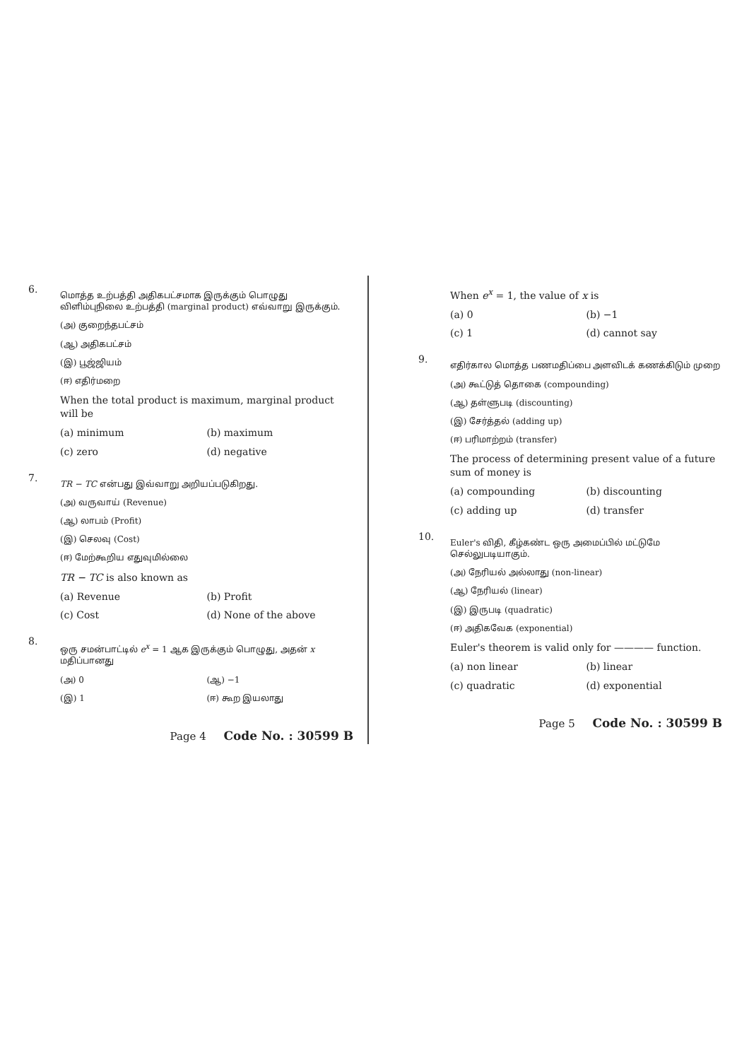6.
மொத்த உற்பத்தி அதிகபட்சமாக இருக்கும் பொழுது விளிம்புநிலை உற்பத்தி (marginal product) எவ்வாறு இருக்கும்.
(அ) குறைந்தபட்சம்
(ஆ) அதிகபட்சம்
(இ) பூஜ்ஜியம்
(ஈ) எதிர்மறை
When the total product is maximum, marginal product will be
(a) minimum (b) maximum
(c) zero (d) negative
7.
TR − TC என்பது இவ்வாறு அறியப்படுகிறது.
(அ) வருவாய் (Revenue)
(ஆ) லாபம் (Profit)
(இ) செலவு (Cost)
(ஈ) மேற்கூறிய எதுவுமில்லை
TR − TC is also known as
(a) Revenue (b) Profit
(c) Cost (d) None of the above
8.
ஒரு சமன்பாட்டில் e<sup>x</sup> = 1 ஆக இருக்கும் பொழுது, அதன் x மதிப்பானது
(அ) 0 (ஆ) −1
(இ) 1 (ஈ) கூற இயலாது
Page 4 Code No. : 30599 B
When e<sup>x</sup> = 1, the value of x is
(a) 0 (b) −1
(c) 1 (d) cannot say
9.
எதிர்கால மொத்த பணமதிப்பை அளவிடக் கணக்கிடும் முறை
(அ) கூட்டுத் தொகை (compounding)
(ஆ) தள்ளுபடி (discounting)
(இ) சேர்த்தல் (adding up)
(ஈ) பரிமாற்றம் (transfer)
The process of determining present value of a future sum of money is
(a) compounding (b) discounting
(c) adding up (d) transfer
10.
Euler's விதி, கீழ்கண்ட ஒரு அமைப்பில் மட்டுமே செல்லுபடியாகும்.
(அ) நேரியல் அல்லாது (non-linear)
(ஆ) நேரியல் (linear)
(இ) இருபடி (quadratic)
(ஈ) அதிகவேக (exponential)
Euler's theorem is valid only for ———— function.
(a) non linear (b) linear
(c) quadratic (d) exponential
Page 5 Code No. : 30599 B